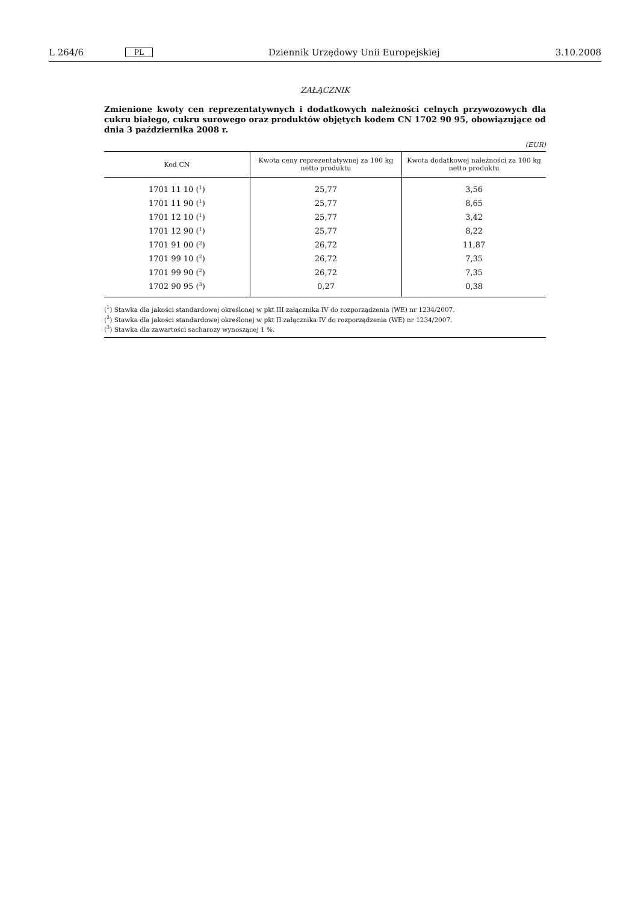L 264/6 PL Dziennik Urzędowy Unii Europejskiej 3.10.2008
ZAŁĄCZNIK
Zmienione kwoty cen reprezentatywnych i dodatkowych należności celnych przywozowych dla cukru białego, cukru surowego oraz produktów objętych kodem CN 1702 90 95, obowiązujące od dnia 3 października 2008 r.
(EUR)
| Kod CN | Kwota ceny reprezentatywnej za 100 kg netto produktu | Kwota dodatkowej należności za 100 kg netto produktu |
| --- | --- | --- |
| 1701 11 10 (<sup>1</sup>) | 25,77 | 3,56 |
| 1701 11 90 (<sup>1</sup>) | 25,77 | 8,65 |
| 1701 12 10 (<sup>1</sup>) | 25,77 | 3,42 |
| 1701 12 90 (<sup>1</sup>) | 25,77 | 8,22 |
| 1701 91 00 (<sup>2</sup>) | 26,72 | 11,87 |
| 1701 99 10 (<sup>2</sup>) | 26,72 | 7,35 |
| 1701 99 90 (<sup>2</sup>) | 26,72 | 7,35 |
| 1702 90 95 (<sup>3</sup>) | 0,27 | 0,38 |
(<sup>1</sup>) Stawka dla jakości standardowej określonej w pkt III załącznika IV do rozporządzenia (WE) nr 1234/2007.
(<sup>2</sup>) Stawka dla jakości standardowej określonej w pkt II załącznika IV do rozporządzenia (WE) nr 1234/2007.
(<sup>3</sup>) Stawka dla zawartości sacharozy wynoszącej 1 %.